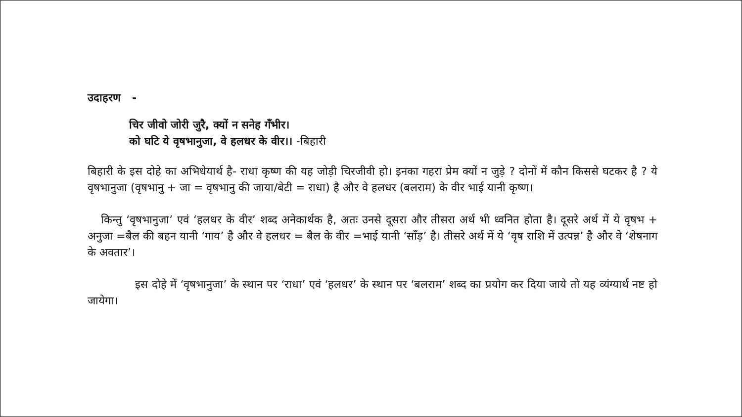उदाहरण -
चिर जीवो जोरी जुरै, क्यों न सनेह गँभीर।
को घटि ये वृषभानुजा, वे हलधर के वीर।। -बिहारी
बिहारी के इस दोहे का अभिधेयार्थ है- राधा कृष्ण की यह जोड़ी चिरजीवी हो। इनका गहरा प्रेम क्यों न जुड़े ? दोनों में कौन किससे घटकर है ? ये वृषभानुजा (वृषभानु + जा = वृषभानु की जाया/बेटी = राधा) है और वे हलधर (बलराम) के वीर भाई यानी कृष्ण।
किन्तु ‘वृषभानुजा’ एवं ‘हलधर के वीर’ शब्द अनेकार्थक है, अतः उनसे दूसरा और तीसरा अर्थ भी ध्वनित होता है। दूसरे अर्थ में ये वृषभ + अनुजा =बैल की बहन यानी ‘गाय’ है और वे हलधर = बैल के वीर =भाई यानी ‘साँड़’ है। तीसरे अर्थ में ये ‘वृष राशि में उत्पन्न’ है और वे ‘शेषनाग के अवतार’।
इस दोहे में ‘वृषभानुजा’ के स्थान पर ‘राधा’ एवं ‘हलधर’ के स्थान पर ‘बलराम’ शब्द का प्रयोग कर दिया जाये तो यह व्यंग्यार्थ नष्ट हो जायेगा।